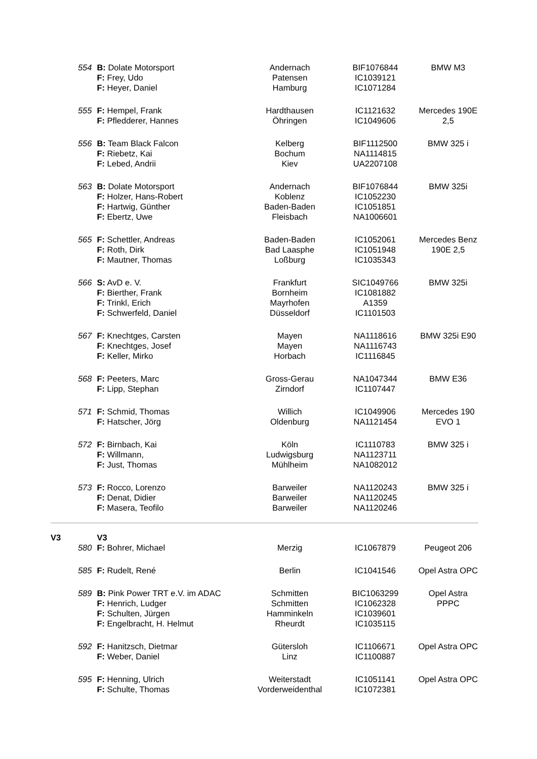| | 554 | B: Dolate Motorsport F: Frey, Udo F: Heyer, Daniel | Andernach Patensen Hamburg | BIF1076844 IC1039121 IC1071284 | BMW M3 |
| | 555 | F: Hempel, Frank F: Pfledderer, Hannes | Hardthausen Öhringen | IC1121632 IC1049606 | Mercedes 190E 2,5 |
| | 556 | B: Team Black Falcon F: Riebetz, Kai F: Lebed, Andrii | Kelberg Bochum Kiev | BIF1112500 NA1114815 UA2207108 | BMW 325 i |
| | 563 | B: Dolate Motorsport F: Holzer, Hans-Robert F: Hartwig, Günther F: Ebertz, Uwe | Andernach Koblenz Baden-Baden Fleisbach | BIF1076844 IC1052230 IC1051851 NA1006601 | BMW 325i |
| | 565 | F: Schettler, Andreas F: Roth, Dirk F: Mautner, Thomas | Baden-Baden Bad Laasphe Loßburg | IC1052061 IC1051948 IC1035343 | Mercedes Benz 190E 2,5 |
| | 566 | S: AvD e. V. F: Bierther, Frank F: Trinkl, Erich F: Schwerfeld, Daniel | Frankfurt Bornheim Mayrhofen Düsseldorf | SIC1049766 IC1081882 A1359 IC1101503 | BMW 325i |
| | 567 | F: Knechtges, Carsten F: Knechtges, Josef F: Keller, Mirko | Mayen Mayen Horbach | NA1118616 NA1116743 IC1116845 | BMW 325i E90 |
| | 568 | F: Peeters, Marc F: Lipp, Stephan | Gross-Gerau Zirndorf | NA1047344 IC1107447 | BMW E36 |
| | 571 | F: Schmid, Thomas F: Hatscher, Jörg | Willich Oldenburg | IC1049906 NA1121454 | Mercedes 190 EVO 1 |
| | 572 | F: Birnbach, Kai F: Willmann, F: Just, Thomas | Köln Ludwigsburg Mühlheim | IC1110783 NA1123711 NA1082012 | BMW 325 i |
| | 573 | F: Rocco, Lorenzo F: Denat, Didier F: Masera, Teofilo | Barweiler Barweiler Barweiler | NA1120243 NA1120245 NA1120246 | BMW 325 i |
| V3 | | V3 | | | |
| | 580 | F: Bohrer, Michael | Merzig | IC1067879 | Peugeot 206 |
| | 585 | F: Rudelt, René | Berlin | IC1041546 | Opel Astra OPC |
| | 589 | B: Pink Power TRT e.V. im ADAC F: Henrich, Ludger F: Schulten, Jürgen F: Engelbracht, H. Helmut | Schmitten Schmitten Hamminkeln Rheurdt | BIC1063299 IC1062328 IC1039601 IC1035115 | Opel Astra PPPC |
| | 592 | F: Hanitzsch, Dietmar F: Weber, Daniel | Gütersloh Linz | IC1106671 IC1100887 | Opel Astra OPC |
| | 595 | F: Henning, Ulrich F: Schulte, Thomas | Weiterstadt Vorderweidenthal | IC1051141 IC1072381 | Opel Astra OPC |